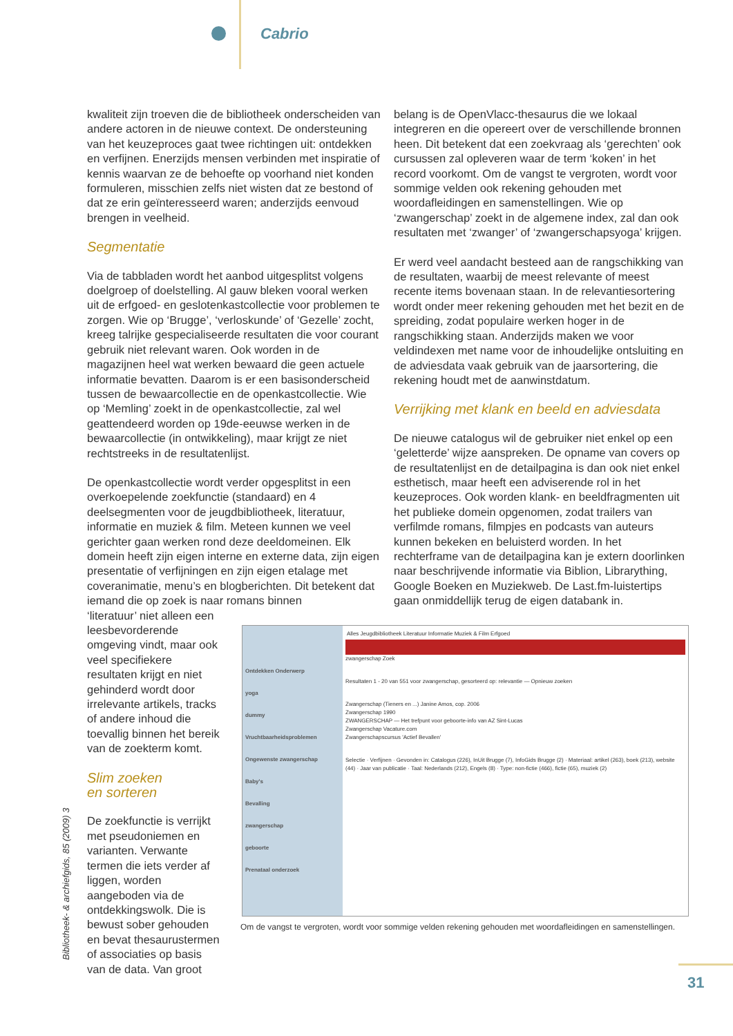Cabrio
kwaliteit zijn troeven die de bibliotheek onderscheiden van andere actoren in de nieuwe context. De ondersteuning van het keuzeproces gaat twee richtingen uit: ontdekken en verfijnen. Enerzijds mensen verbinden met inspiratie of kennis waarvan ze de behoefte op voorhand niet konden formuleren, misschien zelfs niet wisten dat ze bestond of dat ze erin geïnteresseerd waren; anderzijds eenvoud brengen in veelheid.
Segmentatie
Via de tabbladen wordt het aanbod uitgesplitst volgens doelgroep of doelstelling. Al gauw bleken vooral werken uit de erfgoed- en geslotenkastcollectie voor problemen te zorgen. Wie op ‘Brugge’, ‘verloskunde’ of ‘Gezelle’ zocht, kreeg talrijke gespecialiseerde resultaten die voor courant gebruik niet relevant waren. Ook worden in de magazijnen heel wat werken bewaard die geen actuele informatie bevatten. Daarom is er een basisonderscheid tussen de bewaarcollectie en de openkastcollectie. Wie op ‘Memling’ zoekt in de openkastcollectie, zal wel geattendeerd worden op 19de-eeuwse werken in de bewaarcollectie (in ontwikkeling), maar krijgt ze niet rechtstreeks in de resultatenlijst.
De openkastcollectie wordt verder opgesplitst in een overkoepelende zoekfunctie (standaard) en 4 deelsegmenten voor de jeugdbibliotheek, literatuur, informatie en muziek & film. Meteen kunnen we veel gerichter gaan werken rond deze deeldomeinen. Elk domein heeft zijn eigen interne en externe data, zijn eigen presentatie of verfijningen en zijn eigen etalage met coveranimatie, menu’s en blogberichten. Dit betekent dat iemand die op zoek is naar romans binnen
‘literatuur’ niet alleen een leesbevorderende omgeving vindt, maar ook veel specifiekere resultaten krijgt en niet gehinderd wordt door irrelevante artikels, tracks of andere inhoud die toevallig binnen het bereik van de zoekterm komt.
Slim zoeken
en sorteren
De zoekfunctie is verrijkt met pseudoniemen en varianten. Verwante termen die iets verder af liggen, worden aangeboden via de ontdekkingswolk. Die is bewust sober gehouden en bevat thesaurustermen of associaties op basis van de data. Van groot
belang is de OpenVlacc-thesaurus die we lokaal integreren en die opereert over de verschillende bronnen heen. Dit betekent dat een zoekvraag als ‘gerechten’ ook cursussen zal opleveren waar de term ‘koken’ in het record voorkomt. Om de vangst te vergroten, wordt voor sommige velden ook rekening gehouden met woordafleidingen en samenstellingen. Wie op ‘zwangerschap’ zoekt in de algemene index, zal dan ook resultaten met ‘zwanger’ of ‘zwangerschapsyoga’ krijgen.
Er werd veel aandacht besteed aan de rangschikking van de resultaten, waarbij de meest relevante of meest recente items bovenaan staan. In de relevantiesortering wordt onder meer rekening gehouden met het bezit en de spreiding, zodat populaire werken hoger in de rangschikking staan. Anderzijds maken we voor veldindexen met name voor de inhoudelijke ontsluiting en de adviesdata vaak gebruik van de jaarsortering, die rekening houdt met de aanwinstdatum.
Verrijking met klank en beeld en adviesdata
De nieuwe catalogus wil de gebruiker niet enkel op een ‘geletterde’ wijze aanspreken. De opname van covers op de resultatenlijst en de detailpagina is dan ook niet enkel esthetisch, maar heeft een adviserende rol in het keuzeproces. Ook worden klank- en beeldfragmenten uit het publieke domein opgenomen, zodat trailers van verfilmde romans, filmpjes en podcasts van auteurs kunnen bekeken en beluisterd worden. In het rechterframe van de detailpagina kan je extern doorlinken naar beschrijvende informatie via Biblion, Librarything, Google Boeken en Muziekweb. De Last.fm-luistertips gaan onmiddellijk terug de eigen databank in.
Ontdekken Onderwerp
yoga
dummy
Vruchtbaarheidsproblemen
Ongewenste zwangerschap
Baby's
Bevalling
zwangerschap
geboorte
Prenataal onderzoek
Alles Jeugdbibliotheek Literatuur Informatie Muziek & Film Erfgoed
zwangerschap Zoek
Resultaten 1 - 20 van 551 voor zwangerschap, gesorteerd op: relevantie — Opnieuw zoeken
Zwangerschap (Tieners en ...) Janine Amos, cop. 2006
Zwangerschap 1990
ZWANGERSCHAP — Het trefpunt voor geboorte-info van AZ Sint-Lucas
Zwangerschap Vacature.com
Zwangerschapscursus 'Actief Bevallen'
Selectie · Verfijnen · Gevonden in: Catalogus (226), InUit Brugge (7), InfoGids Brugge (2) · Materiaal: artikel (263), boek (213), website (44) · Jaar van publicatie · Taal: Nederlands (212), Engels (8) · Type: non-fictie (466), fictie (65), muziek (2)
Om de vangst te vergroten, wordt voor sommige velden rekening gehouden met woordafleidingen en samenstellingen.
Bibliotheek- & archiefgids, 85 (2009) 3
31